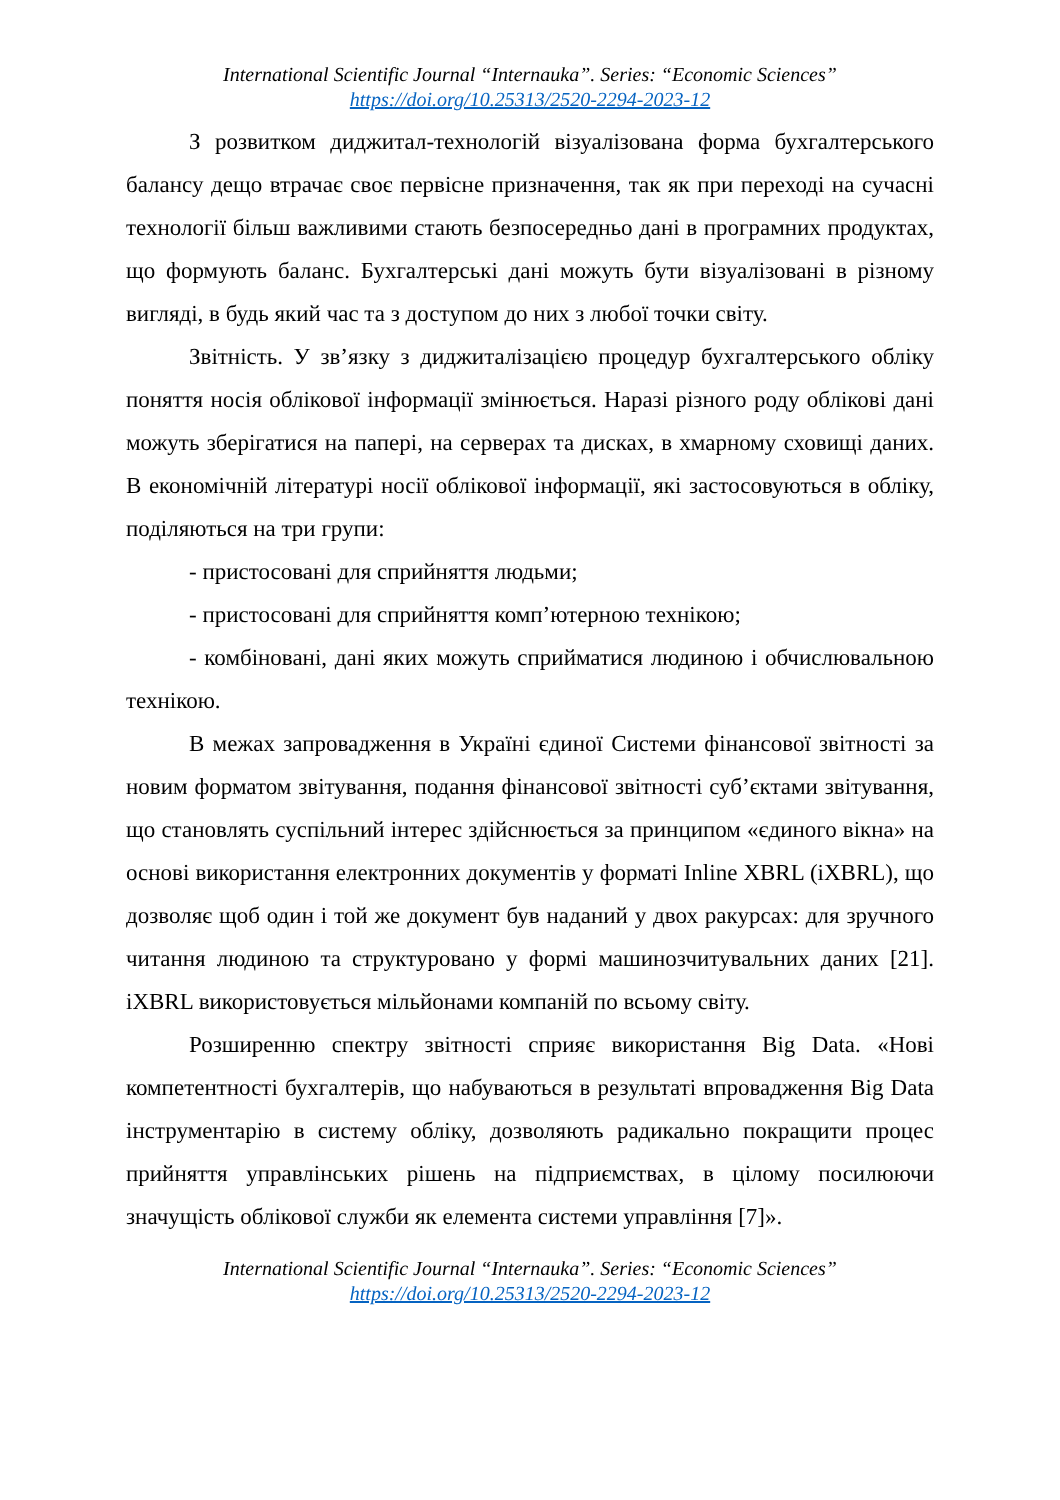International Scientific Journal “Internauka”. Series: “Economic Sciences”
https://doi.org/10.25313/2520-2294-2023-12
З розвитком диджитал-технологій візуалізована форма бухгалтерського балансу дещо втрачає своє первісне призначення, так як при переході на сучасні технології більш важливими стають безпосередньо дані в програмних продуктах, що формують баланс. Бухгалтерські дані можуть бути візуалізовані в різному вигляді, в будь який час та з доступом до них з любої точки світу.
Звітність. У зв’язку з диджиталізацією процедур бухгалтерського обліку поняття носія облікової інформації змінюється. Наразі різного роду облікові дані можуть зберігатися на папері, на серверах та дисках, в хмарному сховищі даних. В економічній літературі носії облікової інформації, які застосовуються в обліку, поділяються на три групи:
- пристосовані для сприйняття людьми;
- пристосовані для сприйняття комп’ютерною технікою;
- комбіновані, дані яких можуть сприйматися людиною і обчислювальною технікою.
В межах запровадження в Україні єдиної Системи фінансової звітності за новим форматом звітування, подання фінансової звітності суб’єктами звітування, що становлять суспільний інтерес здійснюється за принципом «єдиного вікна» на основі використання електронних документів у форматі Inline XBRL (iXBRL), що дозволяє щоб один і той же документ був наданий у двох ракурсах: для зручного читання людиною та структуровано у формі машинозчитувальних даних [21]. iXBRL використовується мільйонами компаній по всьому світу.
Розширенню спектру звітності сприяє використання Big Data. «Нові компетентності бухгалтерів, що набуваються в результаті впровадження Big Data інструментарію в систему обліку, дозволяють радикально покращити процес прийняття управлінських рішень на підприємствах, в цілому посилюючи значущість облікової служби як елемента системи управління [7]».
International Scientific Journal “Internauka”. Series: “Economic Sciences”
https://doi.org/10.25313/2520-2294-2023-12